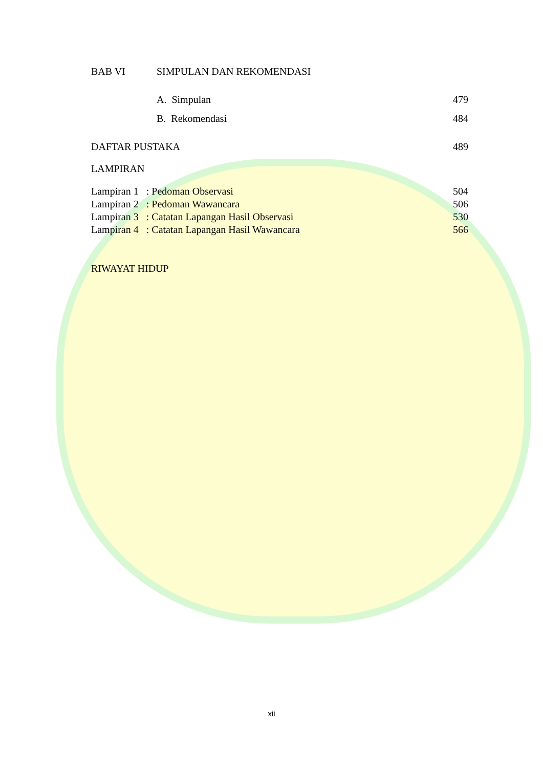BAB VI SIMPULAN DAN REKOMENDASI
A. Simpulan 479
B. Rekomendasi 484
DAFTAR PUSTAKA 489
LAMPIRAN
Lampiran 1 : Pedoman Observasi 504
Lampiran 2 : Pedoman Wawancara 506
Lampiran 3 : Catatan Lapangan Hasil Observasi 530
Lampiran 4 : Catatan Lapangan Hasil Wawancara 566
RIWAYAT HIDUP
xii